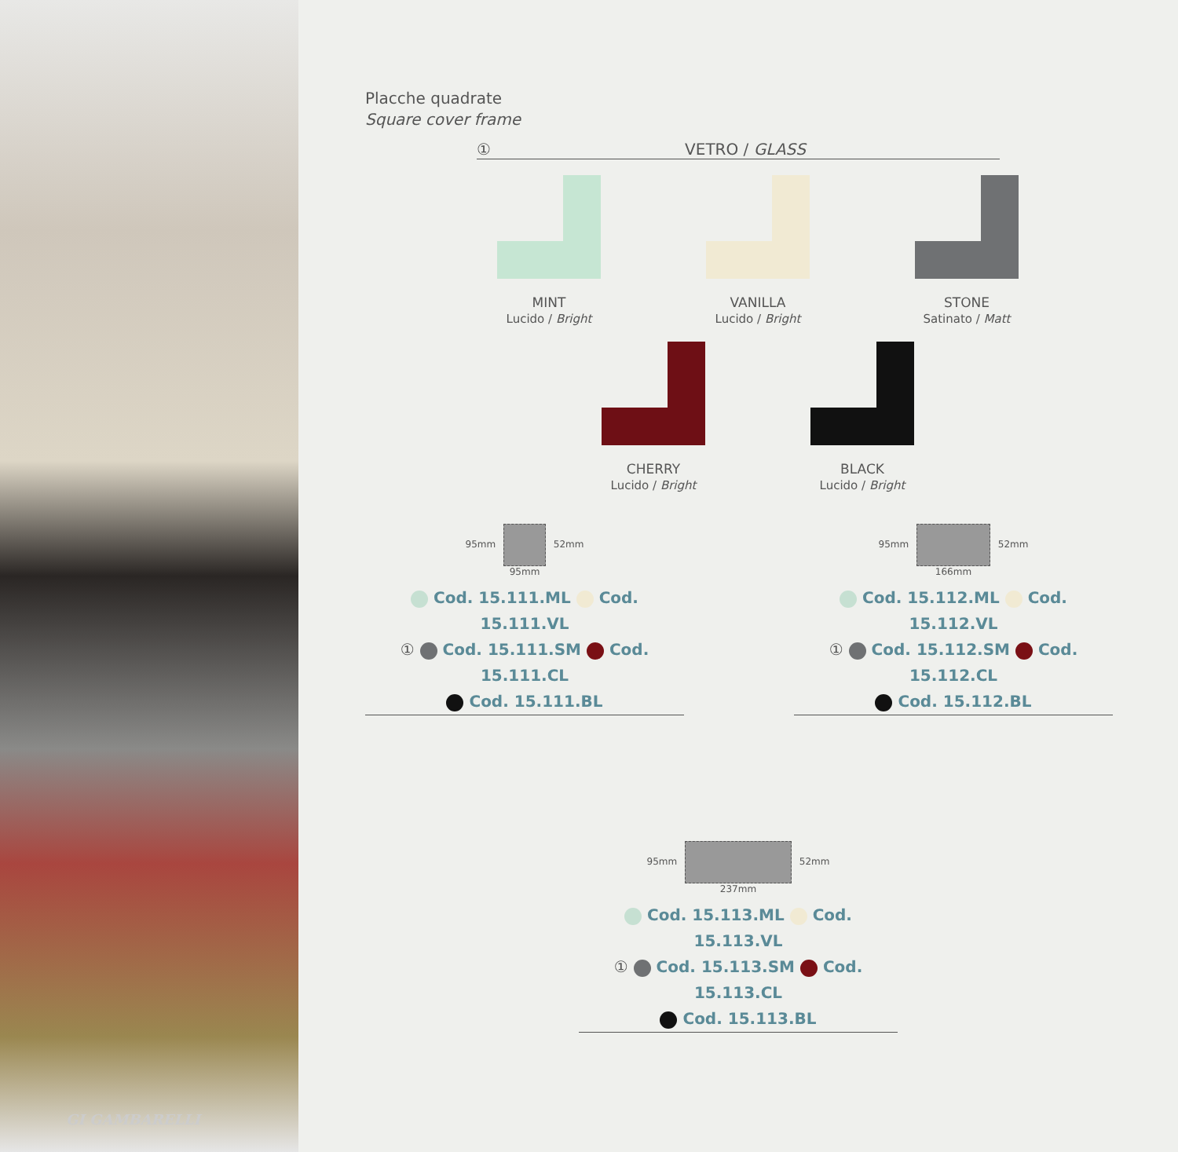GI GAMBARELLI
Placche quadrate
Square cover frame
① VETRO / GLASS
MINT
Lucido / Bright
VANILLA
Lucido / Bright
STONE
Satinato / Matt
CHERRY
Lucido / Bright
BLACK
Lucido / Bright
95mm 52mm
95mm
Cod. 15.111.ML Cod. 15.111.VL
① Cod. 15.111.SM Cod. 15.111.CL
Cod. 15.111.BL
95mm 52mm
166mm
Cod. 15.112.ML Cod. 15.112.VL
① Cod. 15.112.SM Cod. 15.112.CL
Cod. 15.112.BL
95mm 52mm
237mm
Cod. 15.113.ML Cod. 15.113.VL
① Cod. 15.113.SM Cod. 15.113.CL
Cod. 15.113.BL